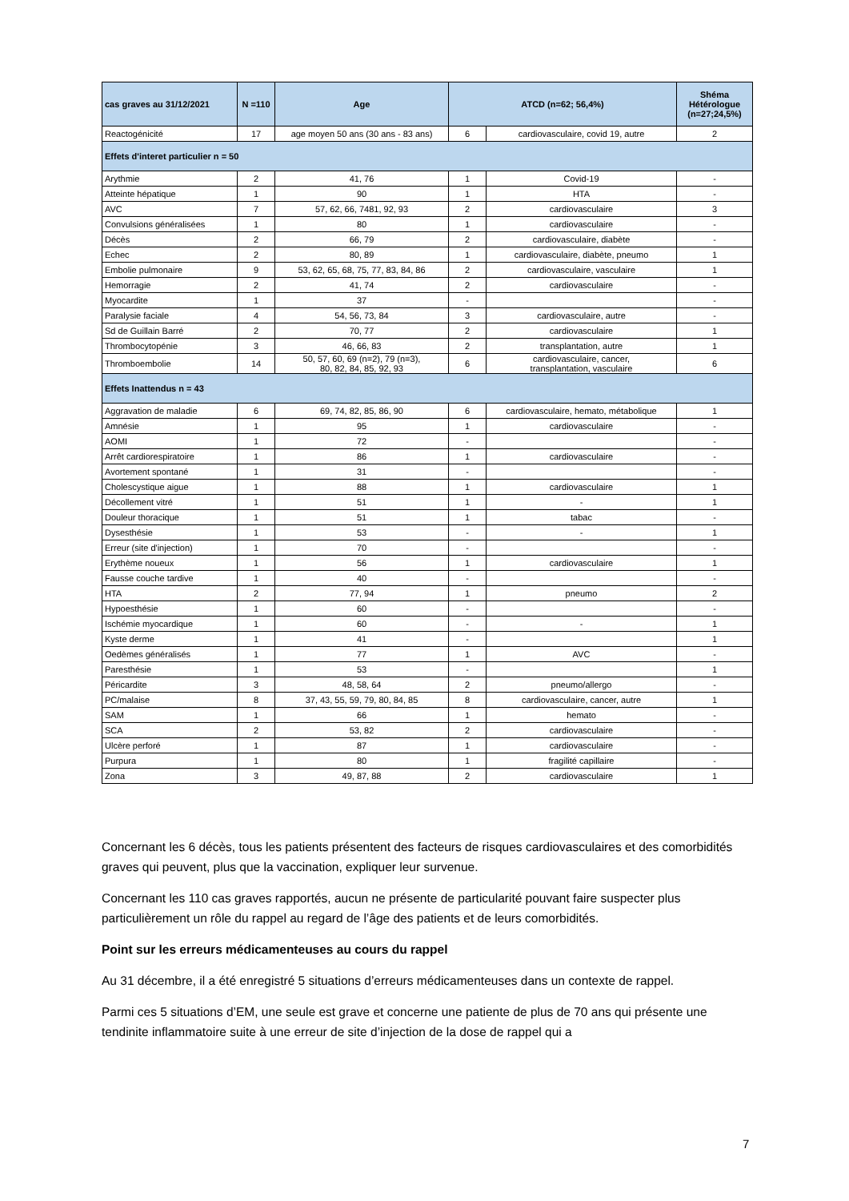| cas graves au 31/12/2021 | N =110 | Age | ATCD (n=62; 56,4%) | | Shéma Hétérologue (n=27;24,5%) |
| --- | --- | --- | --- | --- | --- |
| Reactogénicité | 17 | age moyen 50 ans (30 ans - 83 ans) | 6 | cardiovasculaire, covid 19, autre | 2 |
| Effets d'interet particulier n = 50 | | | | | |
| Arythmie | 2 | 41, 76 | 1 | Covid-19 | - |
| Atteinte hépatique | 1 | 90 | 1 | HTA | - |
| AVC | 7 | 57, 62, 66, 7481, 92, 93 | 2 | cardiovasculaire | 3 |
| Convulsions généralisées | 1 | 80 | 1 | cardiovasculaire | - |
| Décès | 2 | 66, 79 | 2 | cardiovasculaire, diabète | - |
| Echec | 2 | 80, 89 | 1 | cardiovasculaire, diabète, pneumo | 1 |
| Embolie pulmonaire | 9 | 53, 62, 65, 68, 75, 77, 83, 84, 86 | 2 | cardiovasculaire, vasculaire | 1 |
| Hemorragie | 2 | 41, 74 | 2 | cardiovasculaire | - |
| Myocardite | 1 | 37 | - | | - |
| Paralysie faciale | 4 | 54, 56, 73, 84 | 3 | cardiovasculaire, autre | - |
| Sd de Guillain Barré | 2 | 70, 77 | 2 | cardiovasculaire | 1 |
| Thrombocytopénie | 3 | 46, 66, 83 | 2 | transplantation, autre | 1 |
| Thromboembolie | 14 | 50, 57, 60, 69 (n=2), 79 (n=3), 80, 82, 84, 85, 92, 93 | 6 | cardiovasculaire, cancer, transplantation, vasculaire | 6 |
| Effets Inattendus n = 43 | | | | | |
| Aggravation de maladie | 6 | 69, 74, 82, 85, 86, 90 | 6 | cardiovasculaire, hemato, métabolique | 1 |
| Amnésie | 1 | 95 | 1 | cardiovasculaire | - |
| AOMI | 1 | 72 | - | | - |
| Arrêt cardiorespiratoire | 1 | 86 | 1 | cardiovasculaire | - |
| Avortement spontané | 1 | 31 | - | | - |
| Cholescystique aigue | 1 | 88 | 1 | cardiovasculaire | 1 |
| Décollement vitré | 1 | 51 | 1 | - | 1 |
| Douleur thoracique | 1 | 51 | 1 | tabac | - |
| Dysesthésie | 1 | 53 | - | - | 1 |
| Erreur (site d'injection) | 1 | 70 | - | | - |
| Erythème noueux | 1 | 56 | 1 | cardiovasculaire | 1 |
| Fausse couche tardive | 1 | 40 | - | | - |
| HTA | 2 | 77, 94 | 1 | pneumo | 2 |
| Hypoesthésie | 1 | 60 | - | | - |
| Ischémie myocardique | 1 | 60 | - | - | 1 |
| Kyste derme | 1 | 41 | - | | 1 |
| Oedèmes généralisés | 1 | 77 | 1 | AVC | - |
| Paresthésie | 1 | 53 | - | | 1 |
| Péricardite | 3 | 48, 58, 64 | 2 | pneumo/allergo | - |
| PC/malaise | 8 | 37, 43, 55, 59, 79, 80, 84, 85 | 8 | cardiovasculaire, cancer, autre | 1 |
| SAM | 1 | 66 | 1 | hemato | - |
| SCA | 2 | 53, 82 | 2 | cardiovasculaire | - |
| Ulcère perforé | 1 | 87 | 1 | cardiovasculaire | - |
| Purpura | 1 | 80 | 1 | fragilité capillaire | - |
| Zona | 3 | 49, 87, 88 | 2 | cardiovasculaire | 1 |
Concernant les 6 décès, tous les patients présentent des facteurs de risques cardiovasculaires et des comorbidités graves qui peuvent, plus que la vaccination, expliquer leur survenue.
Concernant les 110 cas graves rapportés, aucun ne présente de particularité pouvant faire suspecter plus particulièrement un rôle du rappel au regard de l’âge des patients et de leurs comorbidités.
Point sur les erreurs médicamenteuses au cours du rappel
Au 31 décembre, il a été enregistré 5 situations d’erreurs médicamenteuses dans un contexte de rappel.
Parmi ces 5 situations d’EM, une seule est grave et concerne une patiente de plus de 70 ans qui présente une tendinite inflammatoire suite à une erreur de site d’injection de la dose de rappel qui a
7